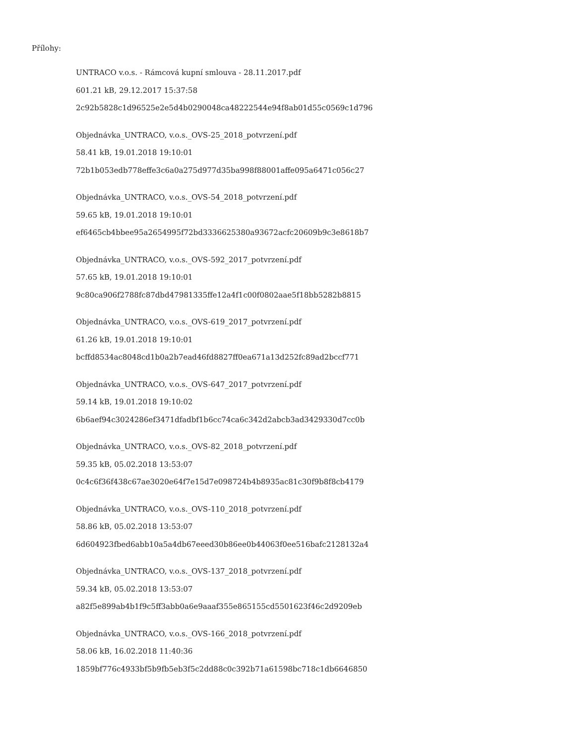Přílohy:
UNTRACO v.o.s. - Rámcová kupní smlouva - 28.11.2017.pdf
601.21 kB, 29.12.2017 15:37:58
2c92b5828c1d96525e2e5d4b0290048ca48222544e94f8ab01d55c0569c1d796
Objednávka_UNTRACO, v.o.s._OVS-25_2018_potvrzení.pdf
58.41 kB, 19.01.2018 19:10:01
72b1b053edb778effe3c6a0a275d977d35ba998f88001affe095a6471c056c27
Objednávka_UNTRACO, v.o.s._OVS-54_2018_potvrzení.pdf
59.65 kB, 19.01.2018 19:10:01
ef6465cb4bbee95a2654995f72bd3336625380a93672acfc20609b9c3e8618b7
Objednávka_UNTRACO, v.o.s._OVS-592_2017_potvrzení.pdf
57.65 kB, 19.01.2018 19:10:01
9c80ca906f2788fc87dbd47981335ffe12a4f1c00f0802aae5f18bb5282b8815
Objednávka_UNTRACO, v.o.s._OVS-619_2017_potvrzení.pdf
61.26 kB, 19.01.2018 19:10:01
bcffd8534ac8048cd1b0a2b7ead46fd8827ff0ea671a13d252fc89ad2bccf771
Objednávka_UNTRACO, v.o.s._OVS-647_2017_potvrzení.pdf
59.14 kB, 19.01.2018 19:10:02
6b6aef94c3024286ef3471dfadbf1b6cc74ca6c342d2abcb3ad3429330d7cc0b
Objednávka_UNTRACO, v.o.s._OVS-82_2018_potvrzení.pdf
59.35 kB, 05.02.2018 13:53:07
0c4c6f36f438c67ae3020e64f7e15d7e098724b4b8935ac81c30f9b8f8cb4179
Objednávka_UNTRACO, v.o.s._OVS-110_2018_potvrzení.pdf
58.86 kB, 05.02.2018 13:53:07
6d604923fbed6abb10a5a4db67eeed30b86ee0b44063f0ee516bafc2128132a4
Objednávka_UNTRACO, v.o.s._OVS-137_2018_potvrzení.pdf
59.34 kB, 05.02.2018 13:53:07
a82f5e899ab4b1f9c5ff3abb0a6e9aaaf355e865155cd5501623f46c2d9209eb
Objednávka_UNTRACO, v.o.s._OVS-166_2018_potvrzení.pdf
58.06 kB, 16.02.2018 11:40:36
1859bf776c4933bf5b9fb5eb3f5c2dd88c0c392b71a61598bc718c1db6646850